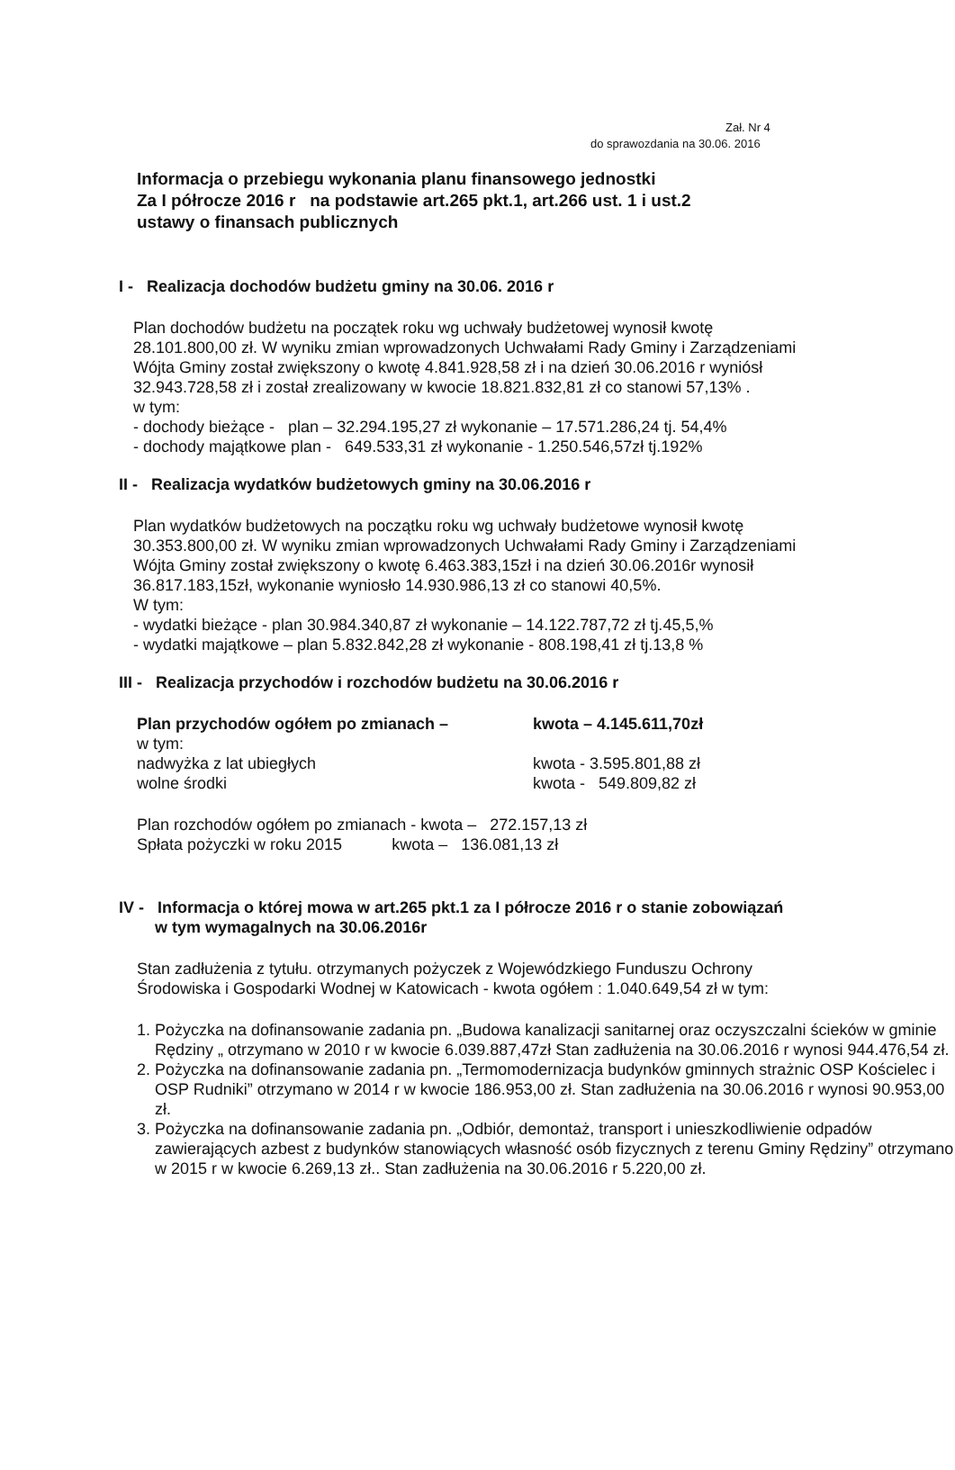Zał. Nr 4
do sprawozdania na 30.06. 2016
Informacja o przebiegu wykonania planu finansowego jednostki
Za I półrocze 2016 r na podstawie art.265 pkt.1, art.266 ust. 1 i ust.2
ustawy o finansach publicznych
I - Realizacja dochodów budżetu gminy na 30.06. 2016 r
Plan dochodów budżetu na początek roku wg uchwały budżetowej wynosił kwotę
28.101.800,00 zł. W wyniku zmian wprowadzonych Uchwałami Rady Gminy i Zarządzeniami
Wójta Gminy został zwiększony o kwotę 4.841.928,58 zł i na dzień 30.06.2016 r wyniósł
32.943.728,58 zł i został zrealizowany w kwocie 18.821.832,81 zł co stanowi 57,13% .
w tym:
- dochody bieżące - plan – 32.294.195,27 zł wykonanie – 17.571.286,24 tj. 54,4%
- dochody majątkowe plan - 649.533,31 zł wykonanie - 1.250.546,57zł tj.192%
II - Realizacja wydatków budżetowych gminy na 30.06.2016 r
Plan wydatków budżetowych na początku roku wg uchwały budżetowe wynosił kwotę
30.353.800,00 zł. W wyniku zmian wprowadzonych Uchwałami Rady Gminy i Zarządzeniami
Wójta Gminy został zwiększony o kwotę 6.463.383,15zł i na dzień 30.06.2016r wynosił
36.817.183,15zł, wykonanie wyniosło 14.930.986,13 zł co stanowi 40,5%.
W tym:
- wydatki bieżące - plan 30.984.340,87 zł wykonanie – 14.122.787,72 zł tj.45,5,%
- wydatki majątkowe – plan 5.832.842,28 zł wykonanie - 808.198,41 zł tj.13,8 %
III - Realizacja przychodów i rozchodów budżetu na 30.06.2016 r
Plan przychodów ogółem po zmianach – kwota – 4.145.611,70zł
w tym:
nadwyżka z lat ubiegłych kwota - 3.595.801,88 zł
wolne środki kwota - 549.809,82 zł
Plan rozchodów ogółem po zmianach - kwota – 272.157,13 zł
Spłata pożyczki w roku 2015 kwota – 136.081,13 zł
IV - Informacja o której mowa w art.265 pkt.1 za I półrocze 2016 r o stanie zobowiązań
w tym wymagalnych na 30.06.2016r
Stan zadłużenia z tytułu. otrzymanych pożyczek z Wojewódzkiego Funduszu Ochrony
Środowiska i Gospodarki Wodnej w Katowicach - kwota ogółem : 1.040.649,54 zł w tym:
1. Pożyczka na dofinansowanie zadania pn. „Budowa kanalizacji sanitarnej oraz oczyszczalni ścieków w gminie Rędziny „ otrzymano w 2010 r w kwocie 6.039.887,47zł Stan zadłużenia na 30.06.2016 r wynosi 944.476,54 zł.
2. Pożyczka na dofinansowanie zadania pn. „Termomodernizacja budynków gminnych strażnic OSP Kościelec i OSP Rudniki” otrzymano w 2014 r w kwocie 186.953,00 zł. Stan zadłużenia na 30.06.2016 r wynosi 90.953,00 zł.
3. Pożyczka na dofinansowanie zadania pn. „Odbiór, demontaż, transport i unieszkodliwienie odpadów zawierających azbest z budynków stanowiących własność osób fizycznych z terenu Gminy Rędziny” otrzymano w 2015 r w kwocie 6.269,13 zł.. Stan zadłużenia na 30.06.2016 r 5.220,00 zł.